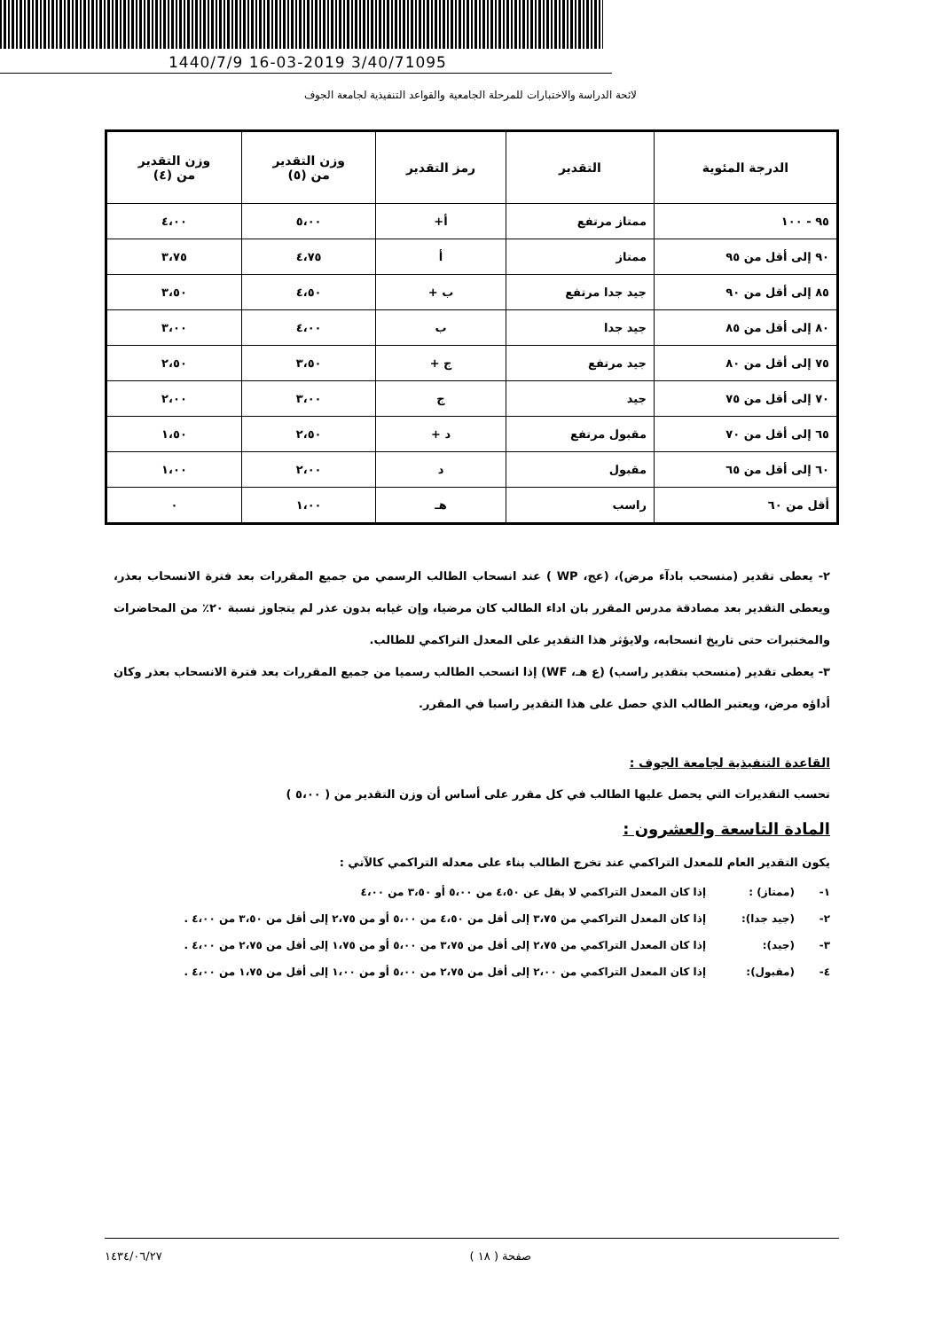1440/7/9 16-03-2019 3/40/71095
لائحة الدراسة والاختبارات للمرحلة الجامعية والقواعد التنفيذية لجامعة الجوف
| الدرجة المئوية | التقدير | رمز التقدير | وزن التقدير من (٥) | وزن التقدير من (٤) |
| --- | --- | --- | --- | --- |
| ٩٥ - ١٠٠ | ممتاز مرتفع | أ+ | ٥،٠٠ | ٤،٠٠ |
| ٩٠ إلى أقل من ٩٥ | ممتاز | أ | ٤،٧٥ | ٣،٧٥ |
| ٨٥ إلى أقل من ٩٠ | جيد جدا مرتفع | ب + | ٤،٥٠ | ٣،٥٠ |
| ٨٠ إلى أقل من ٨٥ | جيد جدا | ب | ٤،٠٠ | ٣،٠٠ |
| ٧٥ إلى أقل من ٨٠ | جيد مرتفع | ج + | ٣،٥٠ | ٢،٥٠ |
| ٧٠ إلى أقل من ٧٥ | جيد | ج | ٣،٠٠ | ٢،٠٠ |
| ٦٥ إلى أقل من ٧٠ | مقبول مرتفع | د + | ٢،٥٠ | ١،٥٠ |
| ٦٠ إلى أقل من ٦٥ | مقبول | د | ٢،٠٠ | ١،٠٠ |
| أقل من ٦٠ | راسب | هـ | ١،٠٠ | ٠ |
٢- يعطى تقدير (منسحب بادآء مرض)، (عج، WP ) عند انسحاب الطالب الرسمي من جميع المقررات بعد فترة الانسحاب بعذر، ويعطى التقدير بعد مصادقة مدرس المقرر بان اداء الطالب كان مرضيا، وإن غيابه بدون عذر لم يتجاوز نسبة ٢٠٪ من المحاضرات والمختبرات حتى تاريخ انسحابه، ولايؤثر هذا التقدير على المعدل التراكمي للطالب.
٣- يعطى تقدير (منسحب بتقدير راسب) (ع هـ، WF) إذا انسحب الطالب رسميا من جميع المقررات بعد فترة الانسحاب بعذر وكان أداؤه مرض، ويعتبر الطالب الذي حصل على هذا التقدير راسبا في المقرر.
القاعدة التنفيذية لجامعة الجوف :
تحسب التقديرات التي يحصل عليها الطالب في كل مقرر على أساس أن وزن التقدير من ( ٥،٠٠ )
المادة التاسعة والعشرون :
يكون التقدير العام للمعدل التراكمي عند تخرج الطالب بناء على معدله التراكمي كالآتي :
١- (ممتاز) : إذا كان المعدل التراكمي لا يقل عن ٤،٥٠ من ٥،٠٠ أو ٣،٥٠ من ٤،٠٠
٢- (جيد جدا): إذا كان المعدل التراكمي من ٣،٧٥ إلى أقل من ٤،٥٠ من ٥،٠٠ أو من ٢،٧٥ إلى أقل من ٣،٥٠ من ٤،٠٠ .
٣- (جيد): إذا كان المعدل التراكمي من ٢،٧٥ إلى أقل من ٣،٧٥ من ٥،٠٠ أو من ١،٧٥ إلى أقل من ٢،٧٥ من ٤،٠٠ .
٤- (مقبول): إذا كان المعدل التراكمي من ٢،٠٠ إلى أقل من ٢،٧٥ من ٥،٠٠ أو من ١،٠٠ إلى أقل من ١،٧٥ من ٤،٠٠ .
صفحة ( ١٨ ) ١٤٣٤/٠٦/٢٧